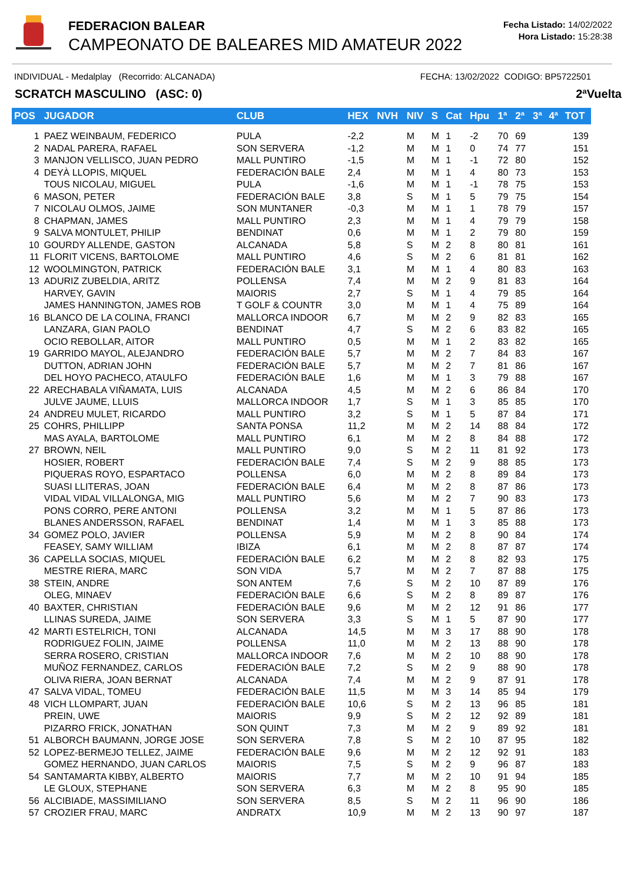FEDERACION BALEAR
CAMPEONATO DE BALEARES MID AMATEUR 2022
Fecha Listado: 14/02/2022
Hora Listado: 15:28:38
INDIVIDUAL - Medalplay (Recorrido: ALCANADA) FECHA: 13/02/2022 CODIGO: BP5722501
SCRATCH MASCULINO (ASC: 0) 2ªVuelta
| POS | JUGADOR | CLUB | HEX | NVH | NIV | S | Cat | Hpu | 1ª | 2ª | 3ª | 4ª | TOT |
| --- | --- | --- | --- | --- | --- | --- | --- | --- | --- | --- | --- | --- | --- |
| 1 | PAEZ WEINBAUM, FEDERICO | PULA | -2,2 | | M | M | 1 | -2 | 70 | 69 | | | 139 |
| 2 | NADAL PARERA, RAFAEL | SON SERVERA | -1,2 | | M | M | 1 | 0 | 74 | 77 | | | 151 |
| 3 | MANJON VELLISCO, JUAN PEDRO | MALL PUNTIRO | -1,5 | | M | M | 1 | -1 | 72 | 80 | | | 152 |
| 4 | DEYÀ LLOPIS, MIQUEL | FEDERACIÓN BALE | 2,4 | | M | M | 1 | 4 | 80 | 73 | | | 153 |
| | TOUS NICOLAU, MIGUEL | PULA | -1,6 | | M | M | 1 | -1 | 78 | 75 | | | 153 |
| 6 | MASON, PETER | FEDERACIÓN BALE | 3,8 | | S | M | 1 | 5 | 79 | 75 | | | 154 |
| 7 | NICOLAU OLMOS, JAIME | SON MUNTANER | -0,3 | | M | M | 1 | 1 | 78 | 79 | | | 157 |
| 8 | CHAPMAN, JAMES | MALL PUNTIRO | 2,3 | | M | M | 1 | 4 | 79 | 79 | | | 158 |
| 9 | SALVA MONTULET, PHILIP | BENDINAT | 0,6 | | M | M | 1 | 2 | 79 | 80 | | | 159 |
| 10 | GOURDY ALLENDE, GASTON | ALCANADA | 5,8 | | S | M | 2 | 8 | 80 | 81 | | | 161 |
| 11 | FLORIT VICENS, BARTOLOME | MALL PUNTIRO | 4,6 | | S | M | 2 | 6 | 81 | 81 | | | 162 |
| 12 | WOOLMINGTON, PATRICK | FEDERACIÓN BALE | 3,1 | | M | M | 1 | 4 | 80 | 83 | | | 163 |
| 13 | ADURIZ ZUBELDIA, ARITZ | POLLENSA | 7,4 | | M | M | 2 | 9 | 81 | 83 | | | 164 |
| | HARVEY, GAVIN | MAIORIS | 2,7 | | S | M | 1 | 4 | 79 | 85 | | | 164 |
| | JAMES HANNINGTON, JAMES ROB | T GOLF & COUNTR | 3,0 | | M | M | 1 | 4 | 75 | 89 | | | 164 |
| 16 | BLANCO DE LA COLINA, FRANCI | MALLORCA INDOOR | 6,7 | | M | M | 2 | 9 | 82 | 83 | | | 165 |
| | LANZARA, GIAN PAOLO | BENDINAT | 4,7 | | S | M | 2 | 6 | 83 | 82 | | | 165 |
| | OCIO REBOLLAR, AITOR | MALL PUNTIRO | 0,5 | | M | M | 1 | 2 | 83 | 82 | | | 165 |
| 19 | GARRIDO MAYOL, ALEJANDRO | FEDERACIÓN BALE | 5,7 | | M | M | 2 | 7 | 84 | 83 | | | 167 |
| | DUTTON, ADRIAN JOHN | FEDERACIÓN BALE | 5,7 | | M | M | 2 | 7 | 81 | 86 | | | 167 |
| | DEL HOYO PACHECO, ATAULFO | FEDERACIÓN BALE | 1,6 | | M | M | 1 | 3 | 79 | 88 | | | 167 |
| 22 | ARECHABALA VIÑAMATA, LUIS | ALCANADA | 4,5 | | M | M | 2 | 6 | 86 | 84 | | | 170 |
| | JULVE JAUME, LLUIS | MALLORCA INDOOR | 1,7 | | S | M | 1 | 3 | 85 | 85 | | | 170 |
| 24 | ANDREU MULET, RICARDO | MALL PUNTIRO | 3,2 | | S | M | 1 | 5 | 87 | 84 | | | 171 |
| 25 | COHRS, PHILLIPP | SANTA PONSA | 11,2 | | M | M | 2 | 14 | 88 | 84 | | | 172 |
| | MAS AYALA, BARTOLOME | MALL PUNTIRO | 6,1 | | M | M | 2 | 8 | 84 | 88 | | | 172 |
| 27 | BROWN, NEIL | MALL PUNTIRO | 9,0 | | S | M | 2 | 11 | 81 | 92 | | | 173 |
| | HOSIER, ROBERT | FEDERACIÓN BALE | 7,4 | | S | M | 2 | 9 | 88 | 85 | | | 173 |
| | PIQUERAS ROYO, ESPARTACO | POLLENSA | 6,0 | | M | M | 2 | 8 | 89 | 84 | | | 173 |
| | SUASI LLITERAS, JOAN | FEDERACIÓN BALE | 6,4 | | M | M | 2 | 8 | 87 | 86 | | | 173 |
| | VIDAL VIDAL VILLALONGA, MIG | MALL PUNTIRO | 5,6 | | M | M | 2 | 7 | 90 | 83 | | | 173 |
| | PONS CORRO, PERE ANTONI | POLLENSA | 3,2 | | M | M | 1 | 5 | 87 | 86 | | | 173 |
| | BLANES ANDERSSON, RAFAEL | BENDINAT | 1,4 | | M | M | 1 | 3 | 85 | 88 | | | 173 |
| 34 | GOMEZ POLO, JAVIER | POLLENSA | 5,9 | | M | M | 2 | 8 | 90 | 84 | | | 174 |
| | FEASEY, SAMY WILLIAM | IBIZA | 6,1 | | M | M | 2 | 8 | 87 | 87 | | | 174 |
| 36 | CAPELLA SOCIAS, MIQUEL | FEDERACIÓN BALE | 6,2 | | M | M | 2 | 8 | 82 | 93 | | | 175 |
| | MESTRE RIERA, MARC | SON VIDA | 5,7 | | M | M | 2 | 7 | 87 | 88 | | | 175 |
| 38 | STEIN, ANDRE | SON ANTEM | 7,6 | | S | M | 2 | 10 | 87 | 89 | | | 176 |
| | OLEG, MINAEV | FEDERACIÓN BALE | 6,6 | | S | M | 2 | 8 | 89 | 87 | | | 176 |
| 40 | BAXTER, CHRISTIAN | FEDERACIÓN BALE | 9,6 | | M | M | 2 | 12 | 91 | 86 | | | 177 |
| | LLINAS SUREDA, JAIME | SON SERVERA | 3,3 | | S | M | 1 | 5 | 87 | 90 | | | 177 |
| 42 | MARTI ESTELRICH, TONI | ALCANADA | 14,5 | | M | M | 3 | 17 | 88 | 90 | | | 178 |
| | RODRIGUEZ FOLIN, JAIME | POLLENSA | 11,0 | | M | M | 2 | 13 | 88 | 90 | | | 178 |
| | SERRA ROSERO, CRISTIAN | MALLORCA INDOOR | 7,6 | | M | M | 2 | 10 | 88 | 90 | | | 178 |
| | MUÑOZ FERNANDEZ, CARLOS | FEDERACIÓN BALE | 7,2 | | S | M | 2 | 9 | 88 | 90 | | | 178 |
| | OLIVA RIERA, JOAN BERNAT | ALCANADA | 7,4 | | M | M | 2 | 9 | 87 | 91 | | | 178 |
| 47 | SALVA VIDAL, TOMEU | FEDERACIÓN BALE | 11,5 | | M | M | 3 | 14 | 85 | 94 | | | 179 |
| 48 | VICH LLOMPART, JUAN | FEDERACIÓN BALE | 10,6 | | S | M | 2 | 13 | 96 | 85 | | | 181 |
| | PREIN, UWE | MAIORIS | 9,9 | | S | M | 2 | 12 | 92 | 89 | | | 181 |
| | PIZARRO FRICK, JONATHAN | SON QUINT | 7,3 | | M | M | 2 | 9 | 89 | 92 | | | 181 |
| 51 | ALBORCH BAUMANN, JORGE JOSE | SON SERVERA | 7,8 | | S | M | 2 | 10 | 87 | 95 | | | 182 |
| 52 | LOPEZ-BERMEJO TELLEZ, JAIME | FEDERACIÓN BALE | 9,6 | | M | M | 2 | 12 | 92 | 91 | | | 183 |
| | GOMEZ HERNANDO, JUAN CARLOS | MAIORIS | 7,5 | | S | M | 2 | 9 | 96 | 87 | | | 183 |
| 54 | SANTAMARTA KIBBY, ALBERTO | MAIORIS | 7,7 | | M | M | 2 | 10 | 91 | 94 | | | 185 |
| | LE GLOUX, STEPHANE | SON SERVERA | 6,3 | | M | M | 2 | 8 | 95 | 90 | | | 185 |
| 56 | ALCIBIADE, MASSIMILIANO | SON SERVERA | 8,5 | | S | M | 2 | 11 | 96 | 90 | | | 186 |
| 57 | CROZIER FRAU, MARC | ANDRATX | 10,9 | | M | M | 2 | 13 | 90 | 97 | | | 187 |